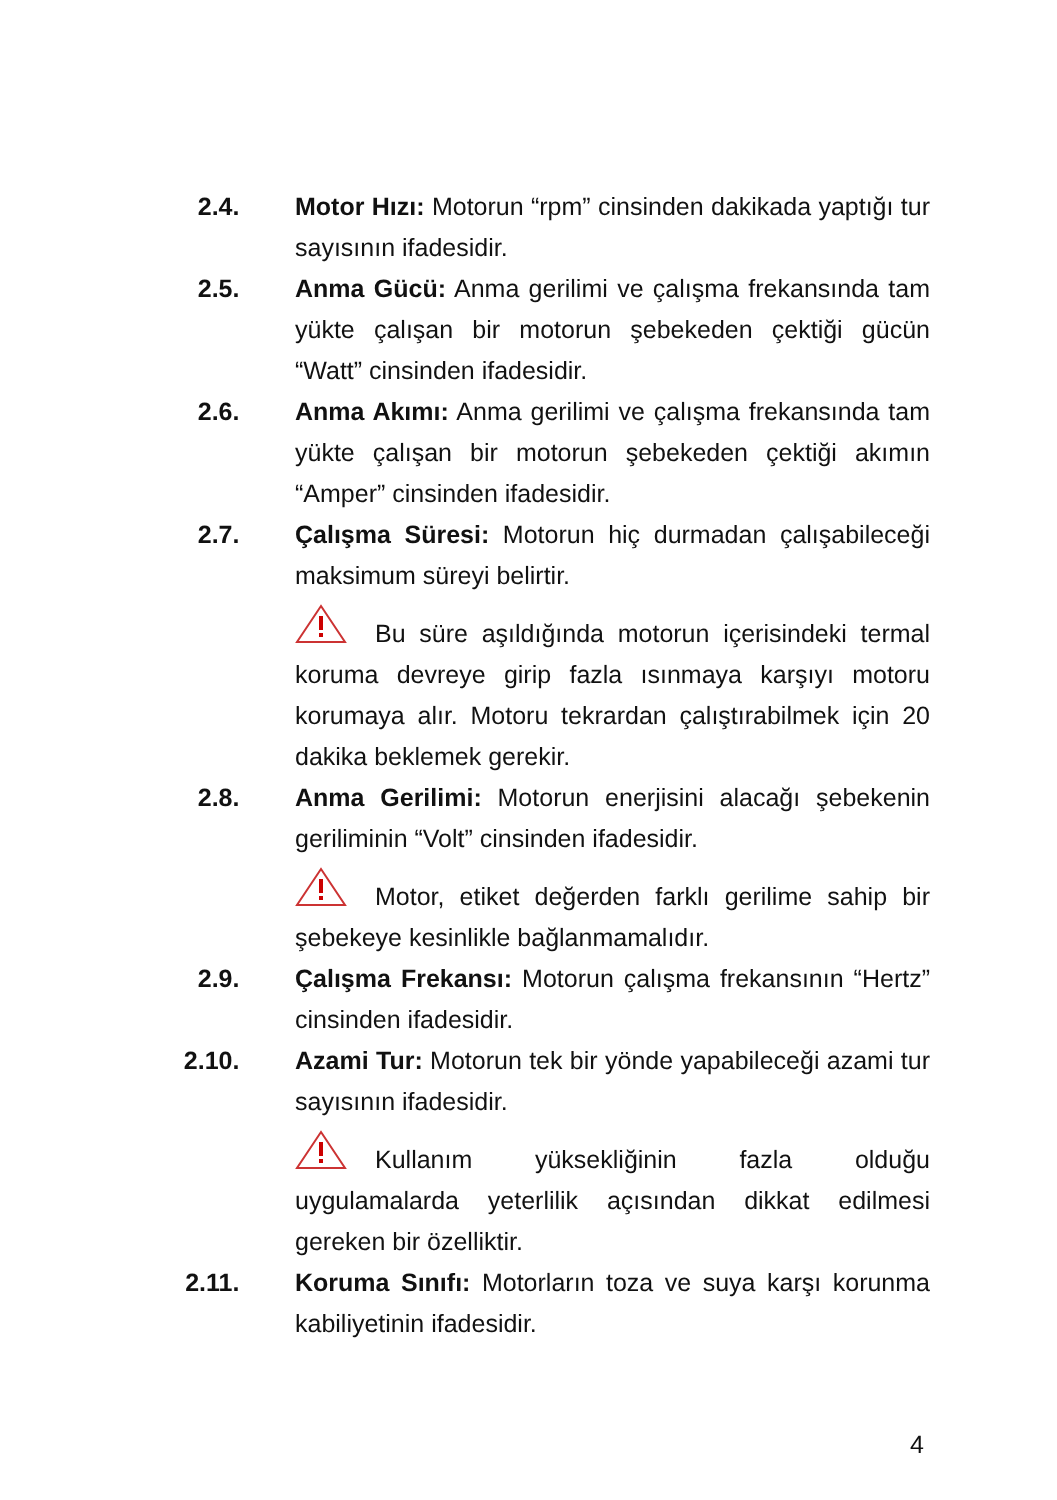2.4. Motor Hızı: Motorun “rpm” cinsinden dakikada yaptığı tur sayısının ifadesidir.
2.5. Anma Gücü: Anma gerilimi ve çalışma frekansında tam yükte çalışan bir motorun şebekeden çektiği gücün “Watt” cinsinden ifadesidir.
2.6. Anma Akımı: Anma gerilimi ve çalışma frekansında tam yükte çalışan bir motorun şebekeden çektiği akımın “Amper” cinsinden ifadesidir.
2.7. Çalışma Süresi: Motorun hiç durmadan çalışabileceği maksimum süreyi belirtir.
Bu süre aşıldığında motorun içerisindeki termal koruma devreye girip fazla ısınmaya karşıyı motoru korumaya alır. Motoru tekrardan çalıştırabilmek için 20 dakika beklemek gerekir.
2.8. Anma Gerilimi: Motorun enerjisini alacağı şebekenin geriliminin “Volt” cinsinden ifadesidir.
Motor, etiket değerden farklı gerilime sahip bir şebekeye kesinlikle bağlanmamalıdır.
2.9. Çalışma Frekansı: Motorun çalışma frekansının “Hertz” cinsinden ifadesidir.
2.10. Azami Tur: Motorun tek bir yönde yapabileceği azami tur sayısının ifadesidir.
Kullanım yüksekliğinin fazla olduğu uygulamalarda yeterlilik açısından dikkat edilmesi gereken bir özelliktir.
2.11. Koruma Sınıfı: Motorların toza ve suya karşı korunma kabiliyetinin ifadesidir.
4